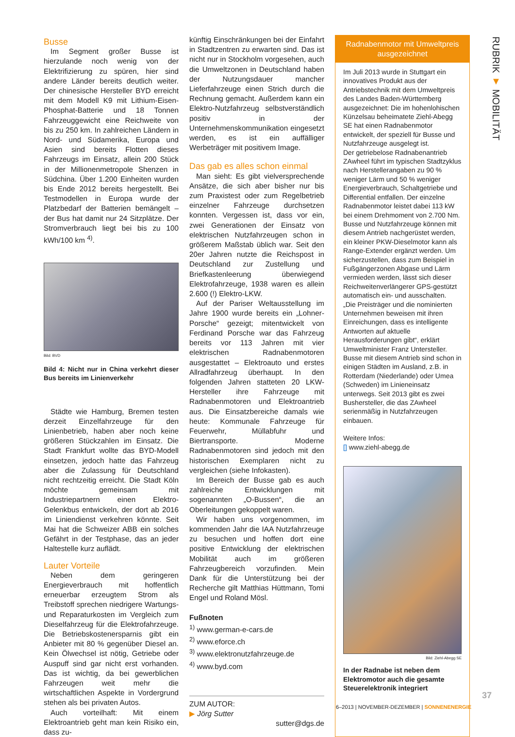Busse
Im Segment großer Busse ist hierzulande noch wenig von der Elektrifizierung zu spüren, hier sind andere Länder bereits deutlich weiter. Der chinesische Hersteller BYD erreicht mit dem Modell K9 mit Lithium-Eisen-Phosphat-Batterie und 18 Tonnen Fahrzeuggewicht eine Reichweite von bis zu 250 km. In zahlreichen Ländern in Nord- und Südamerika, Europa und Asien sind bereits Flotten dieses Fahrzeugs im Einsatz, allein 200 Stück in der Millionenmetropole Shenzen in Südchina. Über 1.200 Einheiten wurden bis Ende 2012 bereits hergestellt. Bei Testmodellen in Europa wurde der Platzbedarf der Batterien bemängelt – der Bus hat damit nur 24 Sitzplätze. Der Stromverbrauch liegt bei bis zu 100 kWh/100 km <sup>4)</sup>.
Bild: BVD
Bild 4: Nicht nur in China verkehrt dieser Bus bereits im Linienverkehr
Städte wie Hamburg, Bremen testen derzeit Einzelfahrzeuge für den Linienbetrieb, haben aber noch keine größeren Stückzahlen im Einsatz. Die Stadt Frankfurt wollte das BYD-Modell einsetzen, jedoch hatte das Fahrzeug aber die Zulassung für Deutschland nicht rechtzeitig erreicht. Die Stadt Köln möchte gemeinsam mit Industriepartnern einen Elektro-Gelenkbus entwickeln, der dort ab 2016 im Liniendienst verkehren könnte. Seit Mai hat die Schweizer ABB ein solches Gefährt in der Testphase, das an jeder Haltestelle kurz auflädt.
Lauter Vorteile
Neben dem geringeren Energieverbrauch mit hoffentlich erneuerbar erzeugtem Strom als Treibstoff sprechen niedrigere Wartungs- und Reparaturkosten im Vergleich zum Dieselfahrzeug für die Elektrofahrzeuge. Die Betriebskostenersparnis gibt ein Anbieter mit 80 % gegenüber Diesel an. Kein Ölwechsel ist nötig, Getriebe oder Auspuff sind gar nicht erst vorhanden. Das ist wichtig, da bei gewerblichen Fahrzeugen weit mehr die wirtschaftlichen Aspekte in Vordergrund stehen als bei privaten Autos.
Auch vorteilhaft: Mit einem Elektroantrieb geht man kein Risiko ein, dass zu-
künftig Einschränkungen bei der Einfahrt in Stadtzentren zu erwarten sind. Das ist nicht nur in Stockholm vorgesehen, auch die Umweltzonen in Deutschland haben der Nutzungsdauer mancher Lieferfahrzeuge einen Strich durch die Rechnung gemacht. Außerdem kann ein Elektro-Nutzfahrzeug selbstverständlich positiv in der Unternehmenskommunikation eingesetzt werden, es ist ein auffälliger Werbeträger mit positivem Image.
Das gab es alles schon einmal
Man sieht: Es gibt vielversprechende Ansätze, die sich aber bisher nur bis zum Praxistest oder zum Regelbetrieb einzelner Fahrzeuge durchsetzen konnten. Vergessen ist, dass vor ein, zwei Generationen der Einsatz von elektrischen Nutzfahrzeugen schon in größerem Maßstab üblich war. Seit den 20er Jahren nutzte die Reichspost in Deutschland zur Zustellung und Briefkastenleerung überwiegend Elektrofahrzeuge, 1938 waren es allein 2.600 (!) Elektro-LKW.
Auf der Pariser Weltausstellung im Jahre 1900 wurde bereits ein „Lohner-Porsche“ gezeigt; mitentwickelt von Ferdinand Porsche war das Fahrzeug bereits vor 113 Jahren mit vier elektrischen Radnabenmotoren ausgestattet – Elektroauto und erstes Allradfahrzeug überhaupt. In den folgenden Jahren statteten 20 LKW-Hersteller ihre Fahrzeuge mit Radnabenmotoren und Elektroantrieb aus. Die Einsatzbereiche damals wie heute: Kommunale Fahrzeuge für Feuerwehr, Müllabfuhr und Biertransporte. Moderne Radnabenmotoren sind jedoch mit den historischen Exemplaren nicht zu vergleichen (siehe Infokasten).
Im Bereich der Busse gab es auch zahlreiche Entwicklungen mit sogenannten „O-Bussen“, die an Oberleitungen gekoppelt waren.
Wir haben uns vorgenommen, im kommenden Jahr die IAA Nutzfahrzeuge zu besuchen und hoffen dort eine positive Entwicklung der elektrischen Mobilität auch im größeren Fahrzeugbereich vorzufinden. Mein Dank für die Unterstützung bei der Recherche gilt Matthias Hüttmann, Tomi Engel und Roland Mösl.
Fußnoten
<sup>1)</sup> www.german-e-cars.de
<sup>2)</sup> www.eforce.ch
<sup>3)</sup> www.elektronutzfahrzeuge.de
<sup>4)</sup> www.byd.com
ZUM AUTOR:
▶ Jörg Sutter
sutter@dgs.de
Radnabenmotor mit Umweltpreis ausgezeichnet
Im Juli 2013 wurde in Stuttgart ein innovatives Produkt aus der Antriebstechnik mit dem Umweltpreis des Landes Baden-Württemberg ausgezeichnet: Die im hohenlohischen Künzelsau beheimatete Ziehl-Abegg SE hat einen Radnabenmotor entwickelt, der speziell für Busse und Nutzfahrzeuge ausgelegt ist.
Der getriebelose Radnabenantrieb ZAwheel führt im typischen Stadtzyklus nach Herstellerangaben zu 90 % weniger Lärm und 50 % weniger Energieverbrauch, Schaltgetriebe und Differential entfallen. Der einzelne Radnabenmotor leistet dabei 113 kW bei einem Drehmoment von 2.700 Nm. Busse und Nutzfahrzeuge können mit diesem Antrieb nachgerüstet werden, ein kleiner PKW-Dieselmotor kann als Range-Extender ergänzt werden. Um sicherzustellen, dass zum Beispiel in Fußgängerzonen Abgase und Lärm vermieden werden, lässt sich dieser Reichweitenverlängerer GPS-gestützt automatisch ein- und ausschalten.
„Die Preisträger und die nominierten Unternehmen beweisen mit ihren Einreichungen, dass es intelligente Antworten auf aktuelle Herausforderungen gibt“, erklärt Umweltminister Franz Untersteller.
Busse mit diesem Antrieb sind schon in einigen Städten im Ausland, z.B. in Rotterdam (Niederlande) oder Umea (Schweden) im Linieneinsatz unterwegs. Seit 2013 gibt es zwei Bushersteller, die das ZAwheel serienmäßig in Nutzfahrzeugen einbauen.
Weitere Infos:
[] www.ziehl-abegg.de
Bild: Ziehl-Abegg SE
In der Radnabe ist neben dem Elektromotor auch die gesamte Steuerelektronik integriert
RUBRIK ▼ MOBILITÄT
37
6–2013 | NOVEMBER-DEZEMBER | SONNENENERGIE